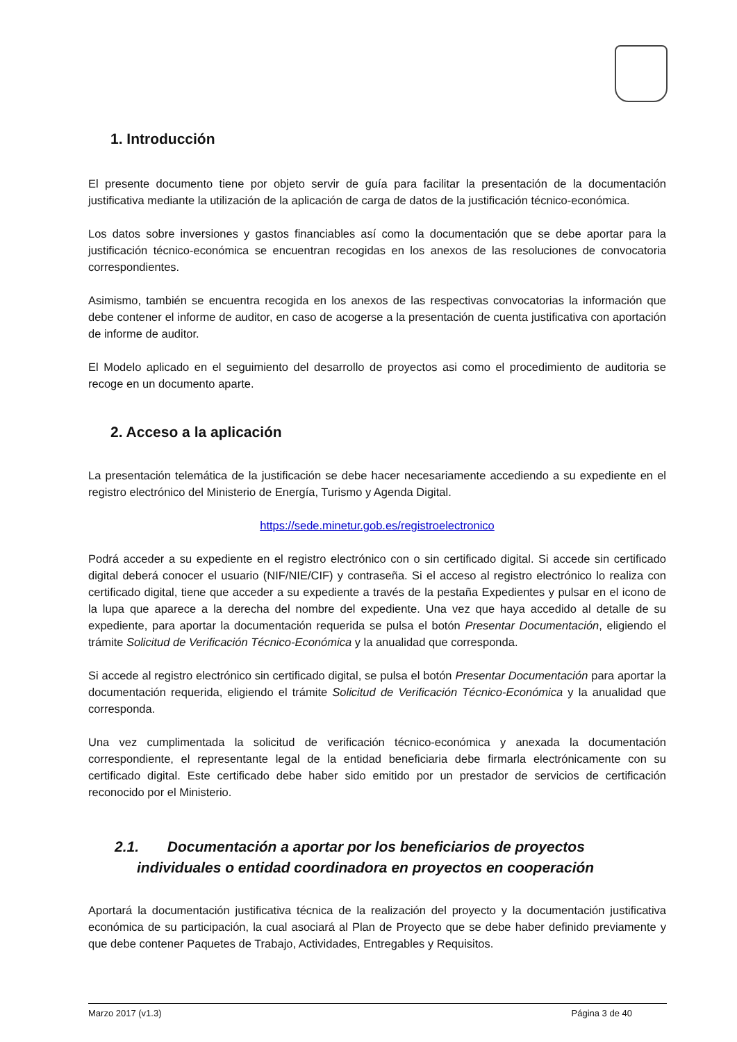1. Introducción
El presente documento tiene por objeto servir de guía para facilitar la presentación de la documentación justificativa mediante la utilización de la aplicación de carga de datos de la justificación técnico-económica.
Los datos sobre inversiones y gastos financiables así como la documentación que se debe aportar para la justificación técnico-económica se encuentran recogidas en los anexos de las resoluciones de convocatoria correspondientes.
Asimismo, también se encuentra recogida en los anexos de las respectivas convocatorias la información que debe contener el informe de auditor, en caso de acogerse a la presentación de cuenta justificativa con aportación de informe de auditor.
El Modelo aplicado en el seguimiento del desarrollo de proyectos asi como el procedimiento de auditoria se recoge en un documento aparte.
2. Acceso a la aplicación
La presentación telemática de la justificación se debe hacer necesariamente accediendo a su expediente en el registro electrónico del Ministerio de Energía, Turismo y Agenda Digital.
https://sede.minetur.gob.es/registroelectronico
Podrá acceder a su expediente en el registro electrónico con o sin certificado digital. Si accede sin certificado digital deberá conocer el usuario (NIF/NIE/CIF) y contraseña. Si el acceso al registro electrónico lo realiza con certificado digital, tiene que acceder a su expediente a través de la pestaña Expedientes y pulsar en el icono de la lupa que aparece a la derecha del nombre del expediente. Una vez que haya accedido al detalle de su expediente, para aportar la documentación requerida se pulsa el botón Presentar Documentación, eligiendo el trámite Solicitud de Verificación Técnico-Económica y la anualidad que corresponda.
Si accede al registro electrónico sin certificado digital, se pulsa el botón Presentar Documentación para aportar la documentación requerida, eligiendo el trámite Solicitud de Verificación Técnico-Económica y la anualidad que corresponda.
Una vez cumplimentada la solicitud de verificación técnico-económica y anexada la documentación correspondiente, el representante legal de la entidad beneficiaria debe firmarla electrónicamente con su certificado digital. Este certificado debe haber sido emitido por un prestador de servicios de certificación reconocido por el Ministerio.
2.1. Documentación a aportar por los beneficiarios de proyectos
individuales o entidad coordinadora en proyectos en cooperación
Aportará la documentación justificativa técnica de la realización del proyecto y la documentación justificativa económica de su participación, la cual asociará al Plan de Proyecto que se debe haber definido previamente y que debe contener Paquetes de Trabajo, Actividades, Entregables y Requisitos.
Marzo 2017 (v1.3) Página 3 de 40